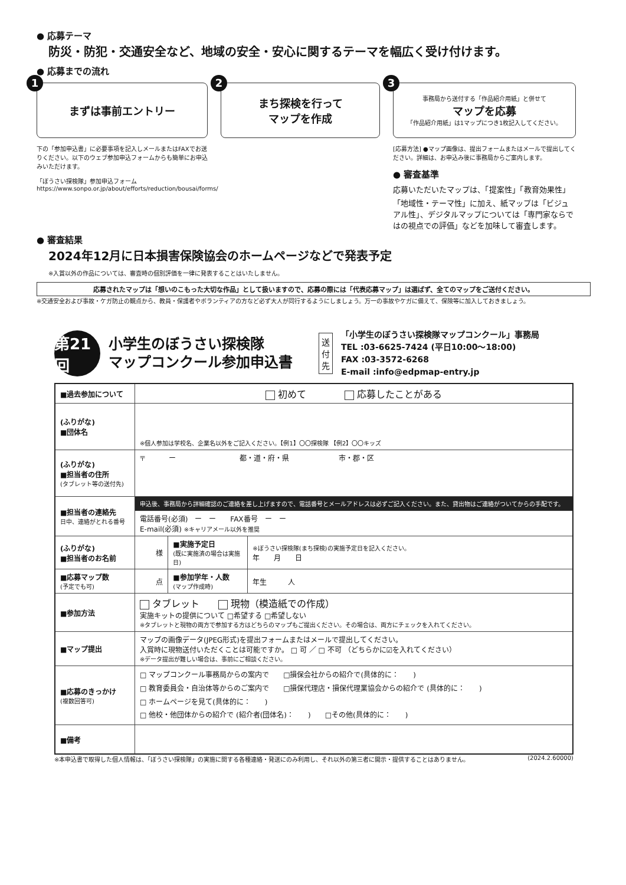● 応募テーマ
防災・防犯・交通安全など、地域の安全・安心に関するテーマを幅広く受け付けます。
● 応募までの流れ
1
まずは事前エントリー
下の「参加申込書」に必要事項を記入しメールまたはFAXでお送りください。以下のウェブ参加申込フォームからも簡単にお申込みいただけます。
「ぼうさい探検隊」参加申込フォーム
https://www.sonpo.or.jp/about/efforts/reduction/bousai/forms/
2
まち探検を行って
マップを作成
3 事務局から送付する「作品紹介用紙」と併せて
マップを応募
「作品紹介用紙」は1マップにつき1枚記入してください。
[応募方法] ●マップ画像は、提出フォームまたはメールで提出してください。詳細は、お申込み後に事務局からご案内します。
● 審査基準
応募いただいたマップは、「提案性」「教育効果性」「地域性・テーマ性」に加え、紙マップは「ビジュアル性」、デジタルマップについては「専門家ならではの視点での評価」などを加味して審査します。
● 審査結果
2024年12月に日本損害保険協会のホームページなどで発表予定
※入賞以外の作品については、審査時の個別評価を一律に発表することはいたしません。
応募されたマップは「想いのこもった大切な作品」として扱いますので、応募の際には「代表応募マップ」は選ばず、全てのマップをご送付ください。
※交通安全および事故・ケガ防止の観点から、教員・保護者やボランティアの方など必ず大人が同行するようにしましょう。万一の事故やケガに備えて、保険等に加入しておきましょう。
第21回
小学生のぼうさい探検隊
マップコンクール参加申込書
送付先
「小学生のぼうさい探検隊マップコンクール」事務局
TEL :03-6625-7424 (平日10:00～18:00)
FAX :03-3572-6268
E-mail :info@edpmap-entry.jp
| ■過去参加について | 初めて 応募したことがある | | |
| (ふりがな) ■団体名 | ※個人参加は学校名、企業名以外をご記入ください。【例1】〇〇探検隊 【例2】〇〇キッズ | | |
| (ふりがな) ■担当者の住所 (タブレット等の送付先) | 〒 ー 都・道・府・県 市・郡・区 | | |
| ■担当者の連絡先 日中、連絡がとれる番号 | 申込後、事務局から詳細確認のご連絡を差し上げますので、電話番号とメールアドレスは必ずご記入ください。また、貸出物はご連絡がついてからの手配です。 | | |
| | 電話番号(必須) ー ー FAX番号 ー ー E-mail(必須) ※キャリアメール以外を推奨 | | |
| (ふりがな) ■担当者のお名前 | 様 | ■実施予定日 (既に実施済の場合は実施日) | ※ぼうさい探検隊(まち探検)の実施予定日を記入ください。 年 月 日 |
| ■応募マップ数 (予定でも可) | 点 | ■参加学年・人数 (マップ作成時) | 年生 人 |
| ■参加方法 | タブレット 現物（模造紙での作成） 実施キットの提供について □希望する □希望しない ※タブレットと現物の両方で参加する方はどちらのマップもご提出ください。その場合は、両方にチェックを入れてください。 | | |
| ■マップ提出 | マップの画像データ(JPEG形式)を提出フォームまたはメールで提出してください。 入賞時に現物送付いただくことは可能ですか。 □ 可 ／ □ 不可 （どちらかに☑を入れてください） ※データ提出が難しい場合は、事前にご相談ください。 | | |
| ■応募のきっかけ (複数回答可) | □ マップコンクール事務局からの案内で □損保会社からの紹介で(具体的に： ) □ 教育委員会・自治体等からのご案内で □損保代理店・損保代理業協会からの紹介で (具体的に： ) □ ホームページを見て(具体的に： ) □ 他校・他団体からの紹介で (紹介者(団体名)： ) □その他(具体的に： ) | | |
| ■備考 | | | |
※本申込書で取得した個人情報は、「ぼうさい探検隊」の実施に関する各種連絡・発送にのみ利用し、それ以外の第三者に開示・提供することはありません。 (2024.2.60000)